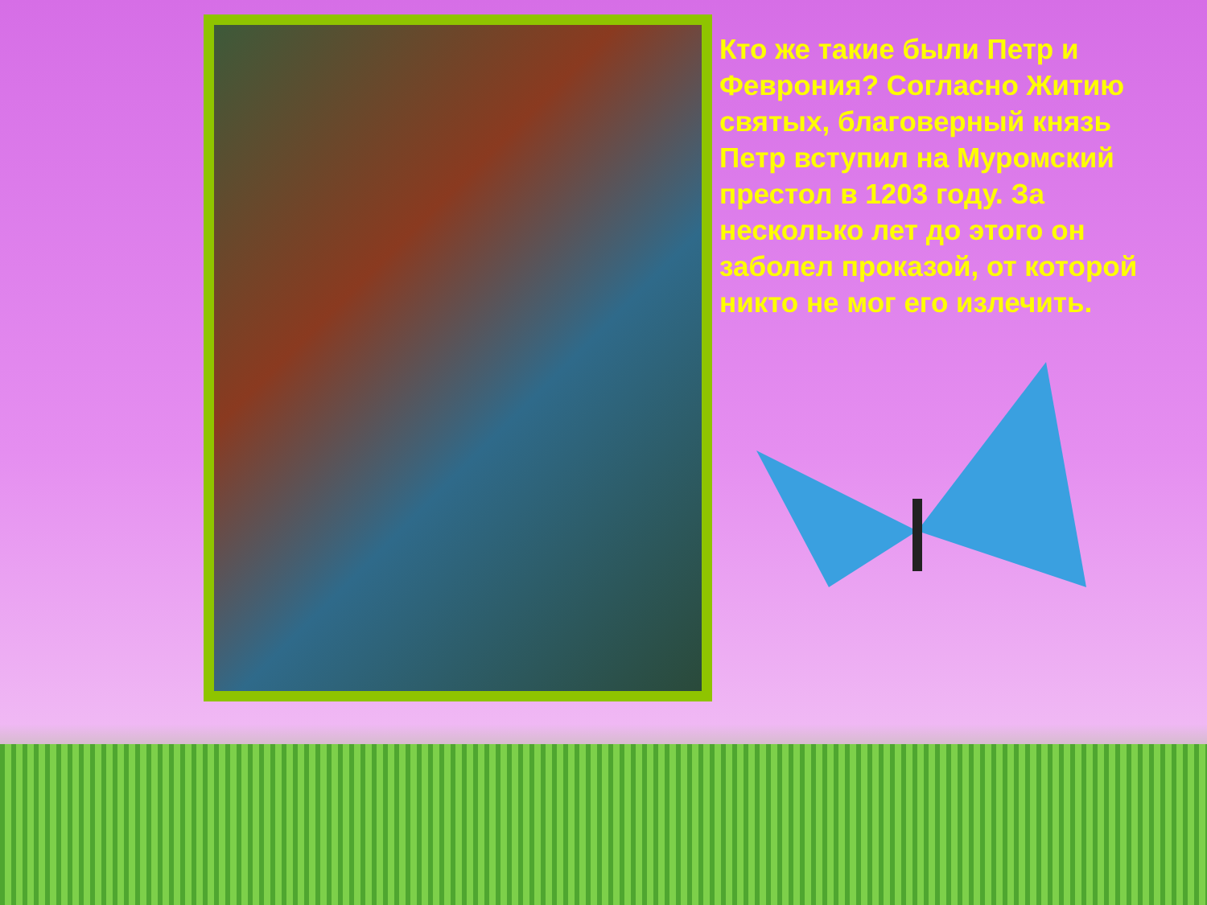Кто же такие были Петр и Феврония? Согласно Житию святых, благоверный князь Петр вступил на Муромский престол в 1203 году. За несколько лет до этого он заболел проказой, от которой никто не мог его излечить.